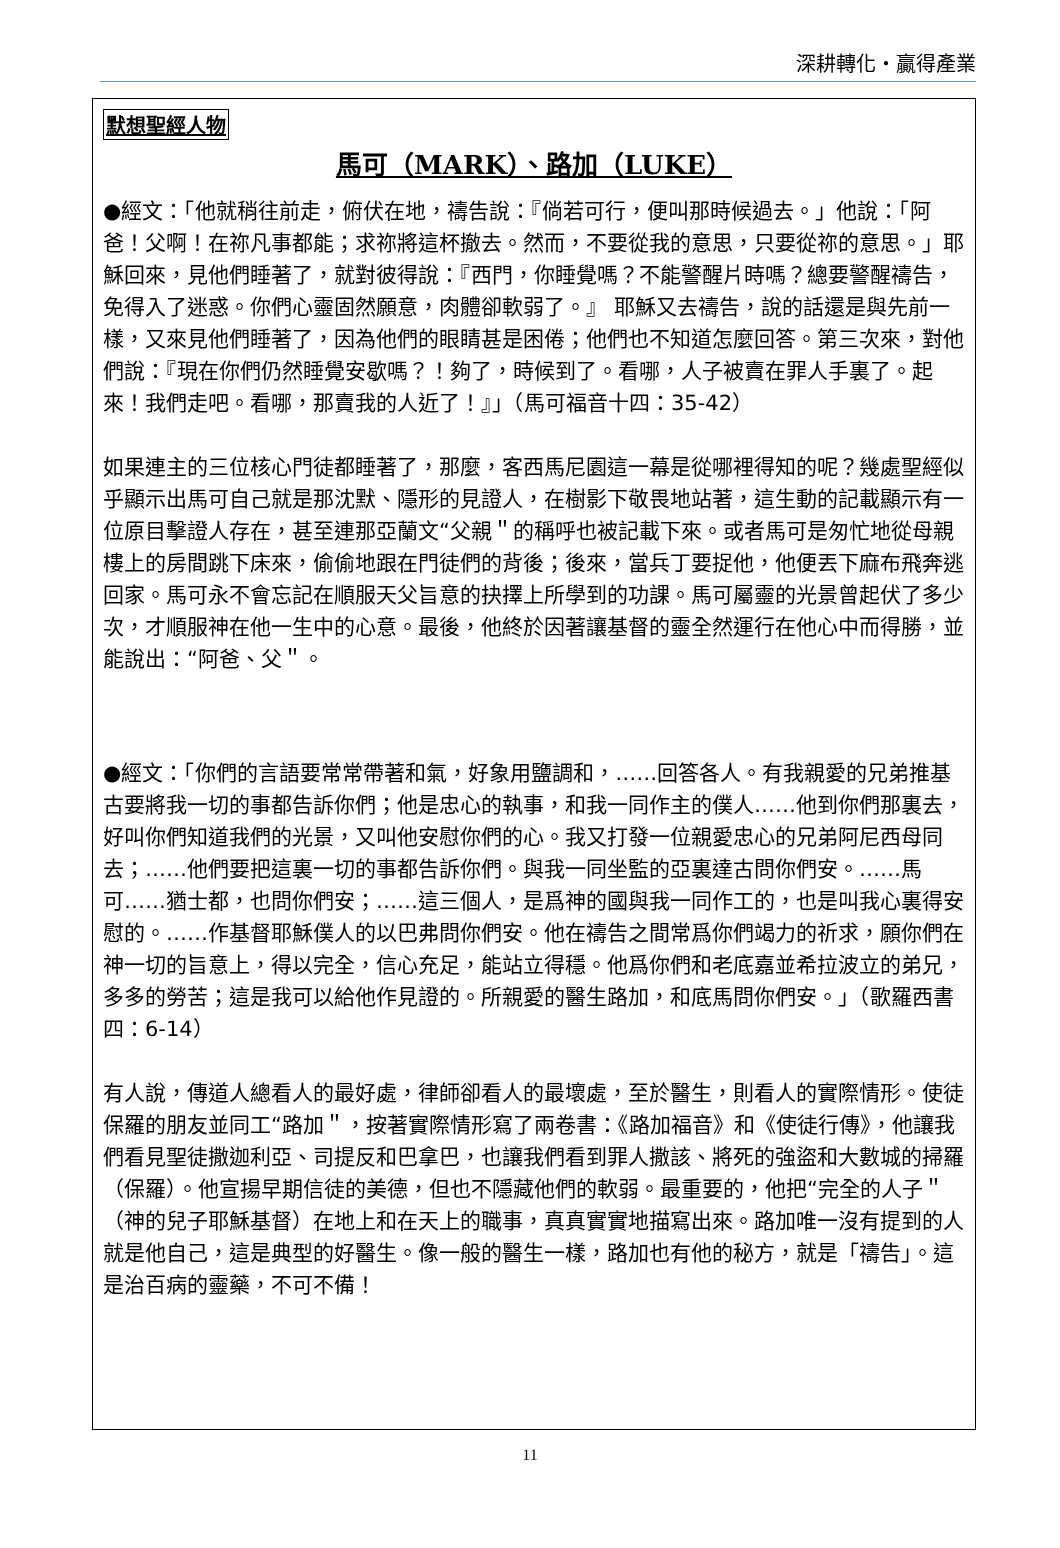深耕轉化・贏得產業
默想聖經人物
馬可（MARK）、路加（LUKE）
●經文：「他就稍往前走，俯伏在地，禱告說：『倘若可行，便叫那時候過去。」他說：「阿爸！父啊！在祢凡事都能；求祢將這杯撤去。然而，不要從我的意思，只要從祢的意思。」耶穌回來，見他們睡著了，就對彼得說：『西門，你睡覺嗎？不能警醒片時嗎？總要警醒禱告，免得入了迷惑。你們心靈固然願意，肉體卻軟弱了。』 耶穌又去禱告，說的話還是與先前一樣，又來見他們睡著了，因為他們的眼睛甚是困倦；他們也不知道怎麼回答。第三次來，對他們說：『現在你們仍然睡覺安歇嗎？！夠了，時候到了。看哪，人子被賣在罪人手裏了。起來！我們走吧。看哪，那賣我的人近了！』」（馬可福音十四：35-42）
如果連主的三位核心門徒都睡著了，那麼，客西馬尼園這一幕是從哪裡得知的呢？幾處聖經似乎顯示出馬可自己就是那沈默、隱形的見證人，在樹影下敬畏地站著，這生動的記載顯示有一位原目擊證人存在，甚至連那亞蘭文“父親＂的稱呼也被記載下來。或者馬可是匆忙地從母親樓上的房間跳下床來，偷偷地跟在門徒們的背後；後來，當兵丁要捉他，他便丟下麻布飛奔逃回家。馬可永不會忘記在順服天父旨意的抉擇上所學到的功課。馬可屬靈的光景曾起伏了多少次，才順服神在他一生中的心意。最後，他終於因著讓基督的靈全然運行在他心中而得勝，並能說出：“阿爸、父＂。
●經文：「你們的言語要常常帶著和氣，好象用鹽調和，……回答各人。有我親愛的兄弟推基古要將我一切的事都告訴你們；他是忠心的執事，和我一同作主的僕人……他到你們那裏去，好叫你們知道我們的光景，又叫他安慰你們的心。我又打發一位親愛忠心的兄弟阿尼西母同去；……他們要把這裏一切的事都告訴你們。與我一同坐監的亞裏達古問你們安。……馬可……猶士都，也問你們安；……這三個人，是爲神的國與我一同作工的，也是叫我心裏得安慰的。……作基督耶穌僕人的以巴弗問你們安。他在禱告之間常爲你們竭力的祈求，願你們在神一切的旨意上，得以完全，信心充足，能站立得穩。他爲你們和老底嘉並希拉波立的弟兄，多多的勞苦；這是我可以給他作見證的。所親愛的醫生路加，和底馬問你們安。」（歌羅西書四：6-14）
有人說，傳道人總看人的最好處，律師卻看人的最壞處，至於醫生，則看人的實際情形。使徒保羅的朋友並同工“路加＂，按著實際情形寫了兩卷書：《路加福音》和《使徒行傳》，他讓我們看見聖徒撒迦利亞、司提反和巴拿巴，也讓我們看到罪人撒該、將死的強盜和大數城的掃羅（保羅）。他宣揚早期信徒的美德，但也不隱藏他們的軟弱。最重要的，他把“完全的人子＂（神的兒子耶穌基督）在地上和在天上的職事，真真實實地描寫出來。路加唯一沒有提到的人就是他自己，這是典型的好醫生。像一般的醫生一樣，路加也有他的秘方，就是「禱告」。這是治百病的靈藥，不可不備！
11